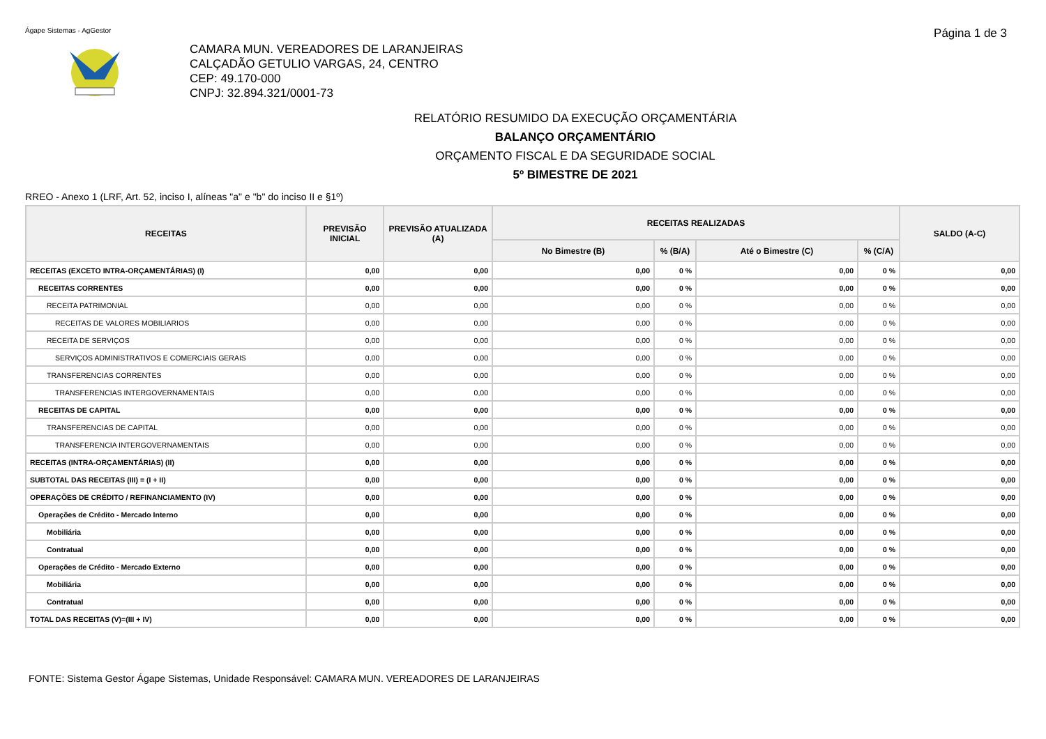Ágape Sistemas - AgGestor
Página 1 de 3
CAMARA MUN. VEREADORES DE LARANJEIRAS
CALÇADÃO GETULIO VARGAS, 24, CENTRO
CEP: 49.170-000
CNPJ: 32.894.321/0001-73
RELATÓRIO RESUMIDO DA EXECUÇÃO ORÇAMENTÁRIA
BALANÇO ORÇAMENTÁRIO
ORÇAMENTO FISCAL E DA SEGURIDADE SOCIAL
5º BIMESTRE DE 2021
RREO - Anexo 1 (LRF, Art. 52, inciso I, alíneas "a" e "b" do inciso II e §1º)
| RECEITAS | PREVISÃO INICIAL | PREVISÃO ATUALIZADA (A) | RECEITAS REALIZADAS | | | | SALDO (A-C) |
| --- | --- | --- | --- | --- | --- | --- | --- |
| | | | No Bimestre (B) | % (B/A) | Até o Bimestre (C) | % (C/A) | |
| RECEITAS (EXCETO INTRA-ORÇAMENTÁRIAS) (I) | 0,00 | 0,00 | 0,00 | 0 % | 0,00 | 0 % | 0,00 |
| RECEITAS CORRENTES | 0,00 | 0,00 | 0,00 | 0 % | 0,00 | 0 % | 0,00 |
| RECEITA PATRIMONIAL | 0,00 | 0,00 | 0,00 | 0 % | 0,00 | 0 % | 0,00 |
| RECEITAS DE VALORES MOBILIARIOS | 0,00 | 0,00 | 0,00 | 0 % | 0,00 | 0 % | 0,00 |
| RECEITA DE SERVIÇOS | 0,00 | 0,00 | 0,00 | 0 % | 0,00 | 0 % | 0,00 |
| SERVIÇOS ADMINISTRATIVOS E COMERCIAIS GERAIS | 0,00 | 0,00 | 0,00 | 0 % | 0,00 | 0 % | 0,00 |
| TRANSFERENCIAS CORRENTES | 0,00 | 0,00 | 0,00 | 0 % | 0,00 | 0 % | 0,00 |
| TRANSFERENCIAS INTERGOVERNAMENTAIS | 0,00 | 0,00 | 0,00 | 0 % | 0,00 | 0 % | 0,00 |
| RECEITAS DE CAPITAL | 0,00 | 0,00 | 0,00 | 0 % | 0,00 | 0 % | 0,00 |
| TRANSFERENCIAS DE CAPITAL | 0,00 | 0,00 | 0,00 | 0 % | 0,00 | 0 % | 0,00 |
| TRANSFERENCIA INTERGOVERNAMENTAIS | 0,00 | 0,00 | 0,00 | 0 % | 0,00 | 0 % | 0,00 |
| RECEITAS (INTRA-ORÇAMENTÁRIAS) (II) | 0,00 | 0,00 | 0,00 | 0 % | 0,00 | 0 % | 0,00 |
| SUBTOTAL DAS RECEITAS (III) = (I + II) | 0,00 | 0,00 | 0,00 | 0 % | 0,00 | 0 % | 0,00 |
| OPERAÇÕES DE CRÉDITO / REFINANCIAMENTO (IV) | 0,00 | 0,00 | 0,00 | 0 % | 0,00 | 0 % | 0,00 |
| Operações de Crédito - Mercado Interno | 0,00 | 0,00 | 0,00 | 0 % | 0,00 | 0 % | 0,00 |
| Mobiliária | 0,00 | 0,00 | 0,00 | 0 % | 0,00 | 0 % | 0,00 |
| Contratual | 0,00 | 0,00 | 0,00 | 0 % | 0,00 | 0 % | 0,00 |
| Operações de Crédito - Mercado Externo | 0,00 | 0,00 | 0,00 | 0 % | 0,00 | 0 % | 0,00 |
| Mobiliária | 0,00 | 0,00 | 0,00 | 0 % | 0,00 | 0 % | 0,00 |
| Contratual | 0,00 | 0,00 | 0,00 | 0 % | 0,00 | 0 % | 0,00 |
| TOTAL DAS RECEITAS (V)=(III + IV) | 0,00 | 0,00 | 0,00 | 0 % | 0,00 | 0 % | 0,00 |
FONTE: Sistema Gestor Ágape Sistemas, Unidade Responsável: CAMARA MUN. VEREADORES DE LARANJEIRAS